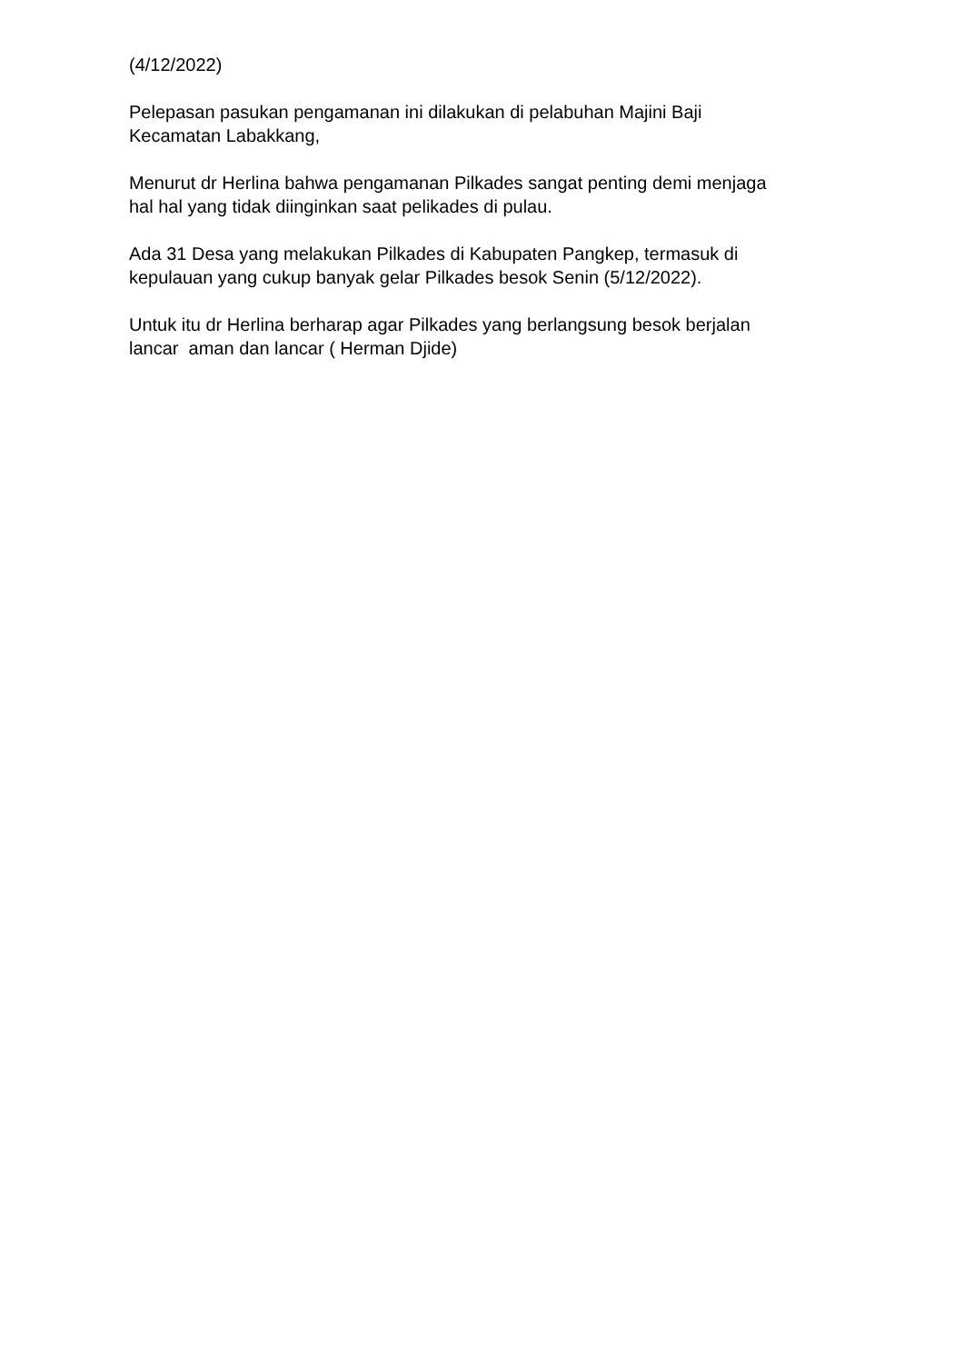(4/12/2022)
Pelepasan pasukan pengamanan ini dilakukan di pelabuhan Majini Baji
Kecamatan Labakkang,
Menurut dr Herlina bahwa pengamanan Pilkades sangat penting demi menjaga
hal hal yang tidak diinginkan saat pelikades di pulau.
Ada 31 Desa yang melakukan Pilkades di Kabupaten Pangkep, termasuk di
kepulauan yang cukup banyak gelar Pilkades besok Senin (5/12/2022).
Untuk itu dr Herlina berharap agar Pilkades yang berlangsung besok berjalan
lancar aman dan lancar ( Herman Djide)